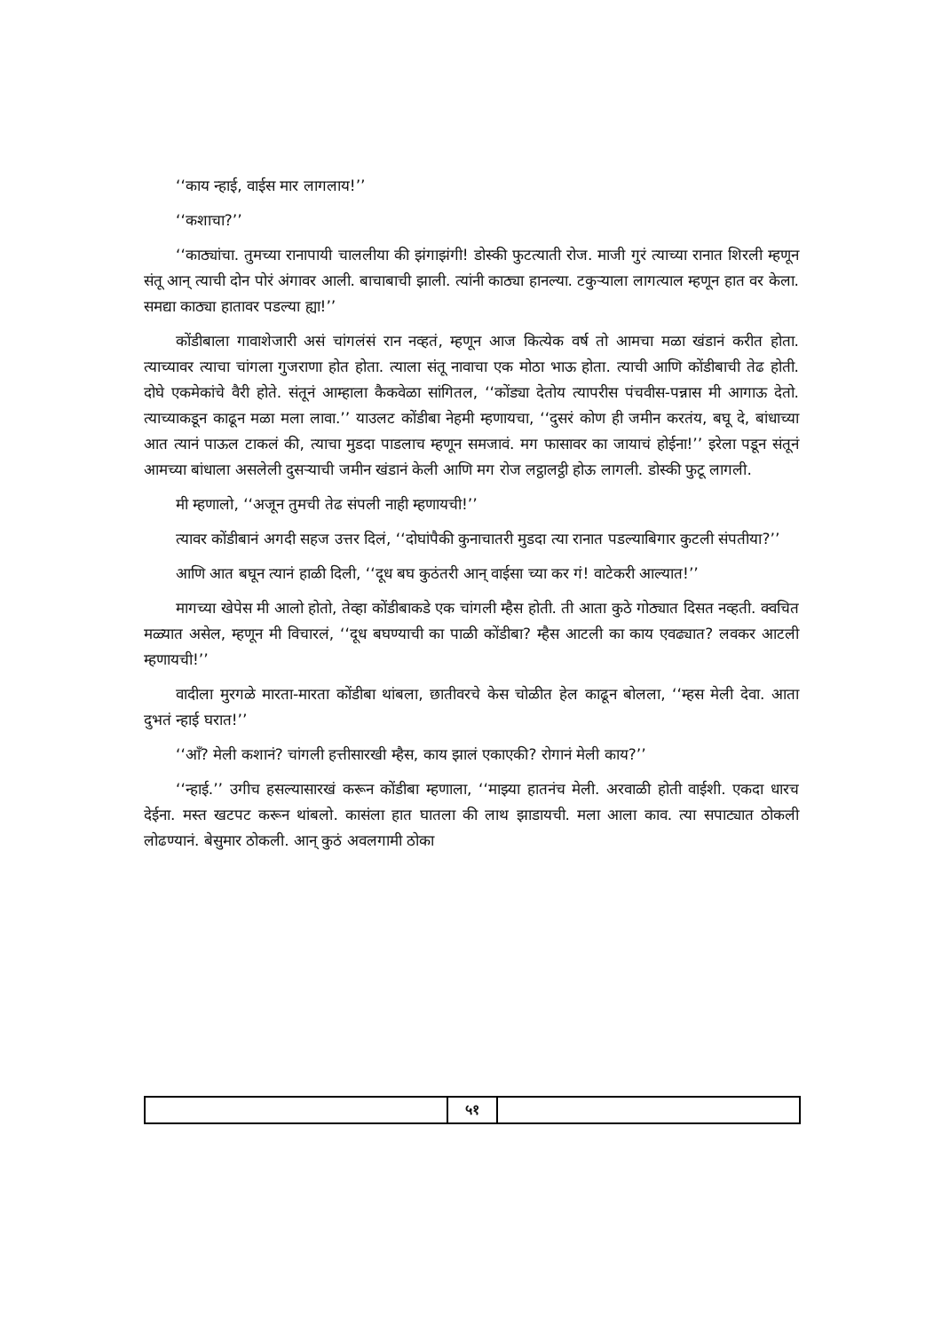‘‘काय न्हाई, वाईस मार लागलाय!’’
‘‘कशाचा?’’
‘‘काठ्यांचा. तुमच्या रानापायी चाललीया की झंगाझंगी! डोस्की फुटत्याती रोज. माजी गुरं त्याच्या रानात शिरली म्हणून संतू आन् त्याची दोन पोरं अंगावर आली. बाचाबाची झाली. त्यांनी काठ्या हानल्या. टकुऱ्याला लागत्याल म्हणून हात वर केला. समद्या काठ्या हातावर पडल्या ह्या!’’
कोंडीबाला गावाशेजारी असं चांगलंसं रान नव्हतं, म्हणून आज कित्येक वर्ष तो आमचा मळा खंडानं करीत होता. त्याच्यावर त्याचा चांगला गुजराणा होत होता. त्याला संतू नावाचा एक मोठा भाऊ होता. त्याची आणि कोंडीबाची तेढ होती. दोघे एकमेकांचे वैरी होते. संतूनं आम्हाला कैकवेळा सांगितल, ‘‘कोंड्या देतोय त्यापरीस पंचवीस-पन्नास मी आगाऊ देतो. त्याच्याकडून काढून मळा मला लावा.’’ याउलट कोंडीबा नेहमी म्हणायचा, ‘‘दुसरं कोण ही जमीन करतंय, बघू दे, बांधाच्या आत त्यानं पाऊल टाकलं की, त्याचा मुडदा पाडलाच म्हणून समजावं. मग फासावर का जायाचं होईना!’’ इरेला पडून संतूनं आमच्या बांधाला असलेली दुसऱ्याची जमीन खंडानं केली आणि मग रोज लट्ठालट्ठी होऊ लागली. डोस्की फुटू लागली.
मी म्हणालो, ‘‘अजून तुमची तेढ संपली नाही म्हणायची!’’
त्यावर कोंडीबानं अगदी सहज उत्तर दिलं, ‘‘दोघांपैकी कुनाचातरी मुडदा त्या रानात पडल्याबिगार कुटली संपतीया?’’
आणि आत बघून त्यानं हाळी दिली, ‘‘दूध बघ कुठंतरी आन् वाईसा च्या कर गं! वाटेकरी आल्यात!’’
मागच्या खेपेस मी आलो होतो, तेव्हा कोंडीबाकडे एक चांगली म्हैस होती. ती आता कुठे गोठ्यात दिसत नव्हती. क्वचित मळ्यात असेल, म्हणून मी विचारलं, ‘‘दूध बघण्याची का पाळी कोंडीबा? म्हैस आटली का काय एवढ्यात? लवकर आटली म्हणायची!’’
वादीला मुरगळे मारता-मारता कोंडीबा थांबला, छातीवरचे केस चोळीत हेल काढून बोलला, ‘‘म्हस मेली देवा. आता दुभतं न्हाई घरात!’’
‘‘आँ? मेली कशानं? चांगली हत्तीसारखी म्हैस, काय झालं एकाएकी? रोगानं मेली काय?’’
‘‘न्हाई.’’ उगीच हसल्यासारखं करून कोंडीबा म्हणाला, ‘‘माझ्या हातनंच मेली. अरवाळी होती वाईशी. एकदा धारच देईना. मस्त खटपट करून थांबलो. कासंला हात घातला की लाथ झाडायची. मला आला काव. त्या सपाट्यात ठोकली लोढण्यानं. बेसुमार ठोकली. आन् कुठं अवलगामी ठोका
५१